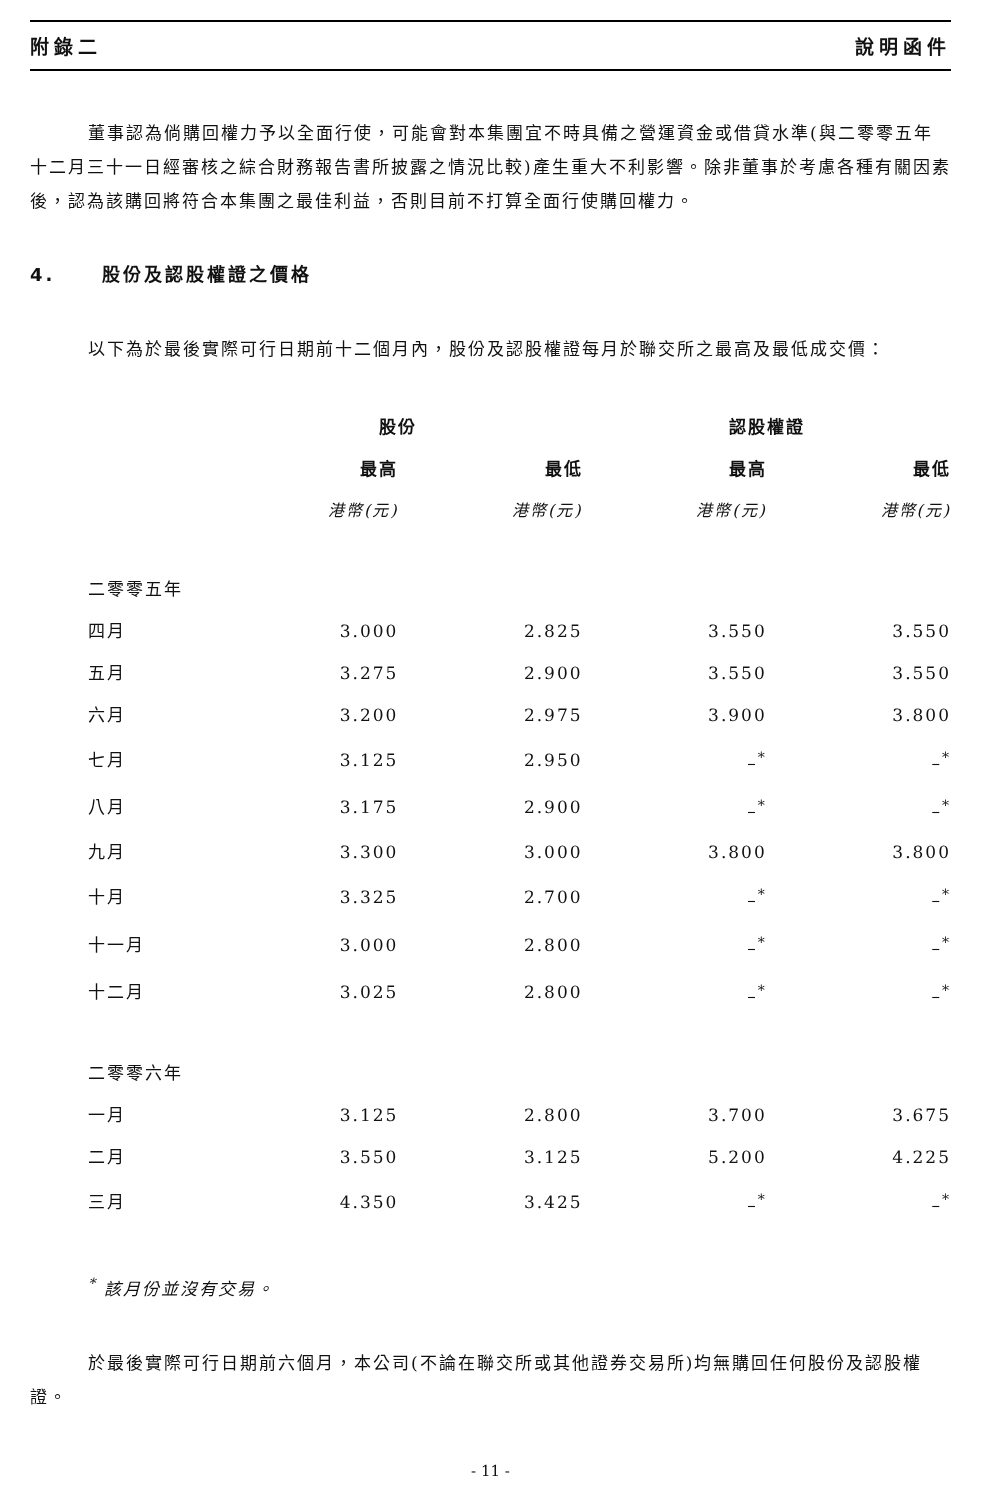附錄二 說明函件
董事認為倘購回權力予以全面行使，可能會對本集團宜不時具備之營運資金或借貸水準(與二零零五年十二月三十一日經審核之綜合財務報告書所披露之情況比較)產生重大不利影響。除非董事於考慮各種有關因素後，認為該購回將符合本集團之最佳利益，否則目前不打算全面行使購回權力。
4. 股份及認股權證之價格
以下為於最後實際可行日期前十二個月內，股份及認股權證每月於聯交所之最高及最低成交價：
| | 股份 | | 認股權證 | |
| --- | --- | --- | --- | --- |
| | 最高 | 最低 | 最高 | 最低 |
| | 港幣(元) | 港幣(元) | 港幣(元) | 港幣(元) |
| 二零零五年 | | | | |
| 四月 | 3.000 | 2.825 | 3.550 | 3.550 |
| 五月 | 3.275 | 2.900 | 3.550 | 3.550 |
| 六月 | 3.200 | 2.975 | 3.900 | 3.800 |
| 七月 | 3.125 | 2.950 | –<sup>*</sup> | –<sup>*</sup> |
| 八月 | 3.175 | 2.900 | –<sup>*</sup> | –<sup>*</sup> |
| 九月 | 3.300 | 3.000 | 3.800 | 3.800 |
| 十月 | 3.325 | 2.700 | –<sup>*</sup> | –<sup>*</sup> |
| 十一月 | 3.000 | 2.800 | –<sup>*</sup> | –<sup>*</sup> |
| 十二月 | 3.025 | 2.800 | –<sup>*</sup> | –<sup>*</sup> |
| 二零零六年 | | | | |
| 一月 | 3.125 | 2.800 | 3.700 | 3.675 |
| 二月 | 3.550 | 3.125 | 5.200 | 4.225 |
| 三月 | 4.350 | 3.425 | –<sup>*</sup> | –<sup>*</sup> |
<sup>*</sup> 該月份並沒有交易。
於最後實際可行日期前六個月，本公司(不論在聯交所或其他證券交易所)均無購回任何股份及認股權證。
- 11 -